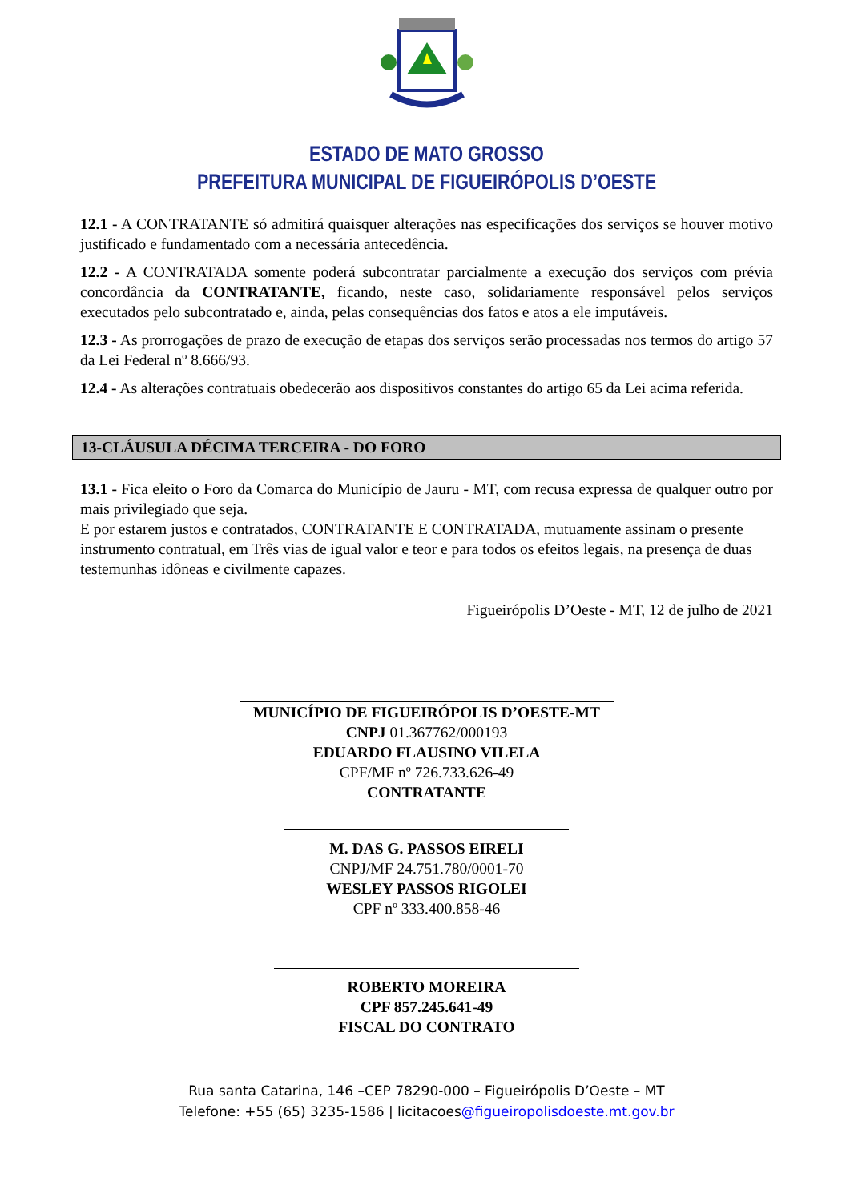ESTADO DE MATO GROSSO
PREFEITURA MUNICIPAL DE FIGUEIRÓPOLIS D’OESTE
12.1 - A CONTRATANTE só admitirá quaisquer alterações nas especificações dos serviços se houver motivo justificado e fundamentado com a necessária antecedência.
12.2 - A CONTRATADA somente poderá subcontratar parcialmente a execução dos serviços com prévia concordância da CONTRATANTE, ficando, neste caso, solidariamente responsável pelos serviços executados pelo subcontratado e, ainda, pelas consequências dos fatos e atos a ele imputáveis.
12.3 - As prorrogações de prazo de execução de etapas dos serviços serão processadas nos termos do artigo 57 da Lei Federal nº 8.666/93.
12.4 - As alterações contratuais obedecerão aos dispositivos constantes do artigo 65 da Lei acima referida.
13-CLÁUSULA DÉCIMA TERCEIRA - DO FORO
13.1 - Fica eleito o Foro da Comarca do Município de Jauru - MT, com recusa expressa de qualquer outro por mais privilegiado que seja.
E por estarem justos e contratados, CONTRATANTE E CONTRATADA, mutuamente assinam o presente instrumento contratual, em Três vias de igual valor e teor e para todos os efeitos legais, na presença de duas testemunhas idôneas e civilmente capazes.
Figueirópolis D’Oeste - MT, 12 de julho de 2021
MUNICÍPIO DE FIGUEIRÓPOLIS D’OESTE-MT
CNPJ 01.367762/000193
EDUARDO FLAUSINO VILELA
CPF/MF nº 726.733.626-49
CONTRATANTE
M. DAS G. PASSOS EIRELI
CNPJ/MF 24.751.780/0001-70
WESLEY PASSOS RIGOLEI
CPF nº 333.400.858-46
ROBERTO MOREIRA
CPF 857.245.641-49
FISCAL DO CONTRATO
Rua santa Catarina, 146 –CEP 78290-000 – Figueirópolis D’Oeste – MT
Telefone: +55 (65) 3235-1586 | licitacoes@figueiropolisdoeste.mt.gov.br